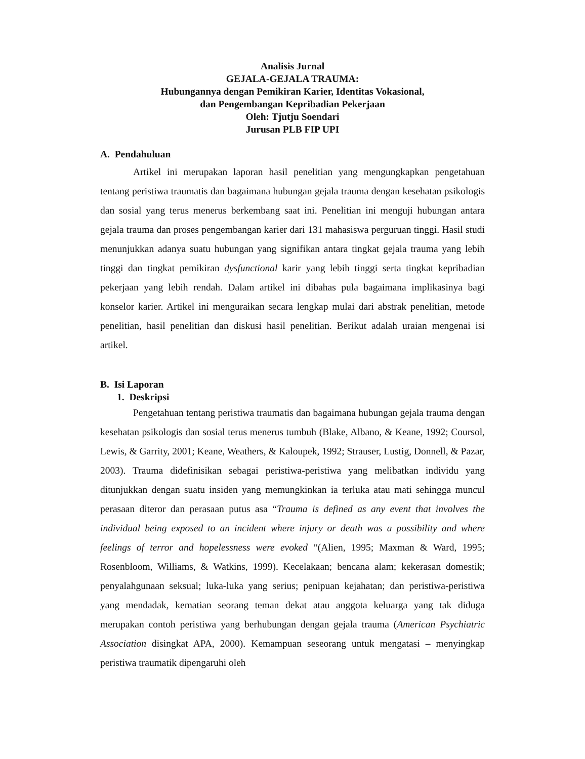Analisis Jurnal
GEJALA-GEJALA TRAUMA:
Hubungannya dengan Pemikiran Karier, Identitas Vokasional,
dan Pengembangan Kepribadian Pekerjaan
Oleh: Tjutju Soendari
Jurusan PLB FIP UPI
A. Pendahuluan
Artikel ini merupakan laporan hasil penelitian yang mengungkapkan pengetahuan tentang peristiwa traumatis dan bagaimana hubungan gejala trauma dengan kesehatan psikologis dan sosial yang terus menerus berkembang saat ini. Penelitian ini menguji hubungan antara gejala trauma dan proses pengembangan karier dari 131 mahasiswa perguruan tinggi. Hasil studi menunjukkan adanya suatu hubungan yang signifikan antara tingkat gejala trauma yang lebih tinggi dan tingkat pemikiran dysfunctional karir yang lebih tinggi serta tingkat kepribadian pekerjaan yang lebih rendah. Dalam artikel ini dibahas pula bagaimana implikasinya bagi konselor karier. Artikel ini menguraikan secara lengkap mulai dari abstrak penelitian, metode penelitian, hasil penelitian dan diskusi hasil penelitian. Berikut adalah uraian mengenai isi artikel.
B. Isi Laporan
1. Deskripsi
Pengetahuan tentang peristiwa traumatis dan bagaimana hubungan gejala trauma dengan kesehatan psikologis dan sosial terus menerus tumbuh (Blake, Albano, & Keane, 1992; Coursol, Lewis, & Garrity, 2001; Keane, Weathers, & Kaloupek, 1992; Strauser, Lustig, Donnell, & Pazar, 2003). Trauma didefinisikan sebagai peristiwa-peristiwa yang melibatkan individu yang ditunjukkan dengan suatu insiden yang memungkinkan ia terluka atau mati sehingga muncul perasaan diteror dan perasaan putus asa “Trauma is defined as any event that involves the individual being exposed to an incident where injury or death was a possibility and where feelings of terror and hopelessness were evoked “(Alien, 1995; Maxman & Ward, 1995; Rosenbloom, Williams, & Watkins, 1999). Kecelakaan; bencana alam; kekerasan domestik; penyalahgunaan seksual; luka-luka yang serius; penipuan kejahatan; dan peristiwa-peristiwa yang mendadak, kematian seorang teman dekat atau anggota keluarga yang tak diduga merupakan contoh peristiwa yang berhubungan dengan gejala trauma (American Psychiatric Association disingkat APA, 2000). Kemampuan seseorang untuk mengatasi – menyingkap peristiwa traumatik dipengaruhi oleh